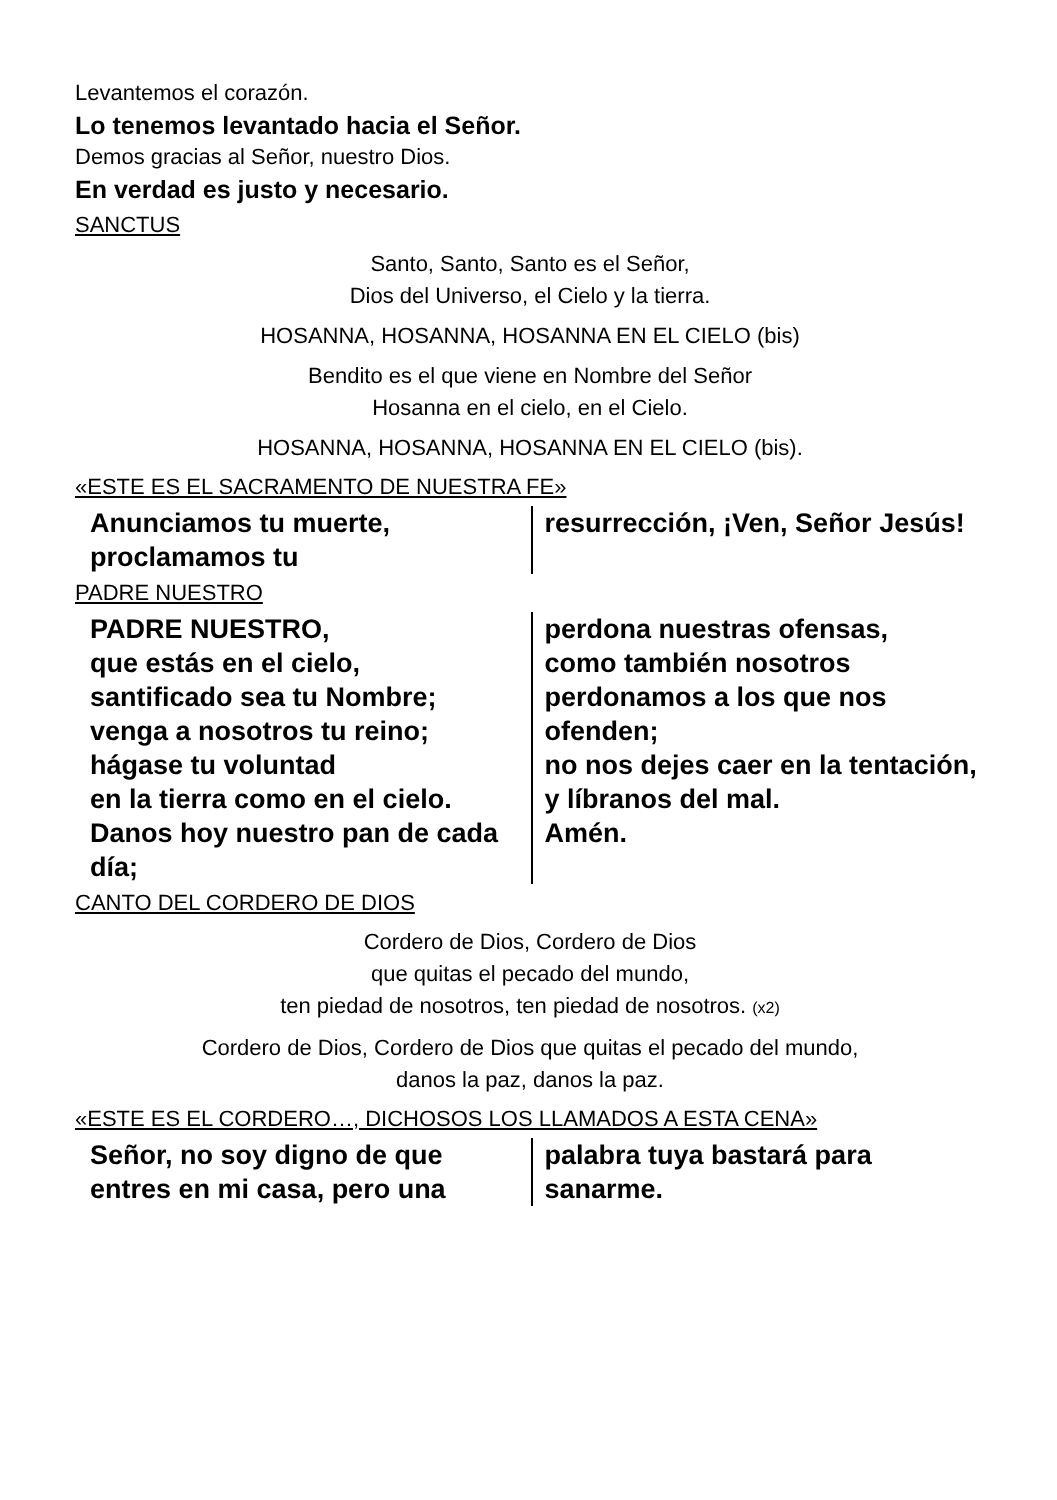Levantemos el corazón.
Lo tenemos levantado hacia el Señor.
Demos gracias al Señor, nuestro Dios.
En verdad es justo y necesario.
SANCTUS
Santo, Santo, Santo es el Señor,
Dios del Universo, el Cielo y la tierra.
HOSANNA, HOSANNA, HOSANNA EN EL CIELO (bis)
Bendito es el que viene en Nombre del Señor
Hosanna en el cielo, en el Cielo.
HOSANNA, HOSANNA, HOSANNA EN EL CIELO (bis).
«ESTE ES EL SACRAMENTO DE NUESTRA FE»
Anunciamos tu muerte, proclamamos tu
resurrección, ¡Ven, Señor Jesús!
PADRE NUESTRO
PADRE NUESTRO,
que estás en el cielo,
santificado sea tu Nombre;
venga a nosotros tu reino;
hágase tu voluntad
en la tierra como en el cielo.
Danos hoy nuestro pan de cada día;
perdona nuestras ofensas,
como también nosotros perdonamos a los que nos ofenden;
no nos dejes caer en la tentación,
y líbranos del mal.
Amén.
CANTO DEL CORDERO DE DIOS
Cordero de Dios, Cordero de Dios
que quitas el pecado del mundo,
ten piedad de nosotros, ten piedad de nosotros. (x2)
Cordero de Dios, Cordero de Dios que quitas el pecado del mundo,
danos la paz, danos la paz.
«ESTE ES EL CORDERO…, DICHOSOS LOS LLAMADOS A ESTA CENA»
Señor, no soy digno de que entres en mi casa, pero una
palabra tuya bastará para sanarme.